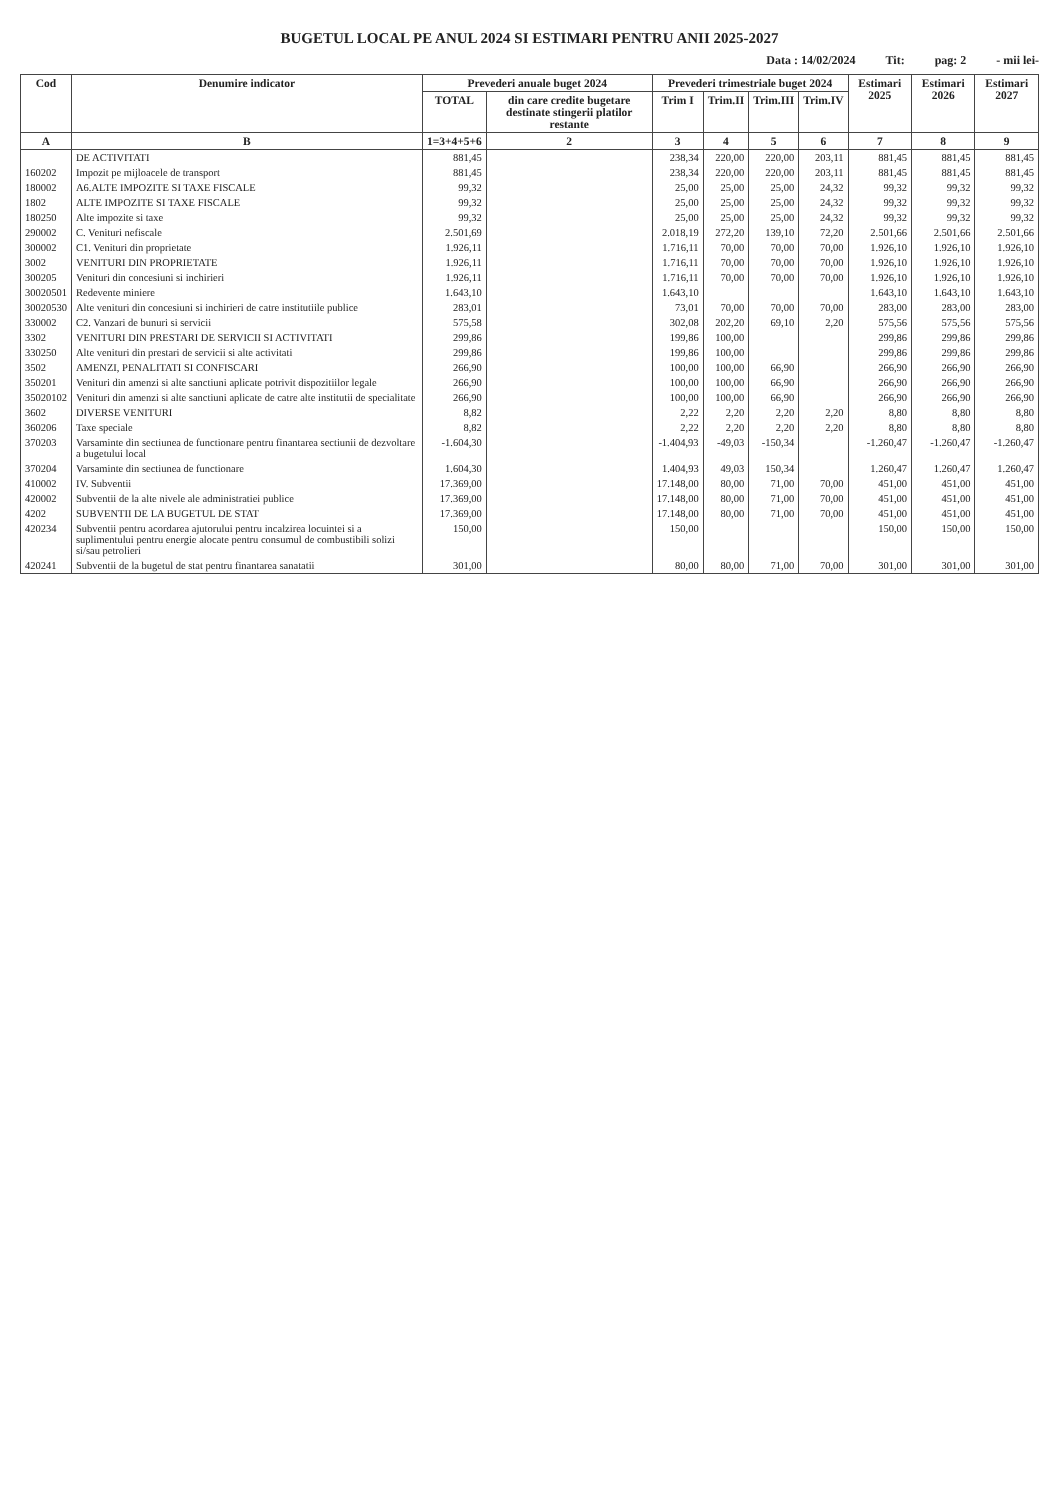BUGETUL LOCAL PE ANUL 2024 SI ESTIMARI PENTRU ANII 2025-2027
Data : 14/02/2024 Tit: pag: 2 - mii lei-
| Cod | Denumire indicator | Prevederi anuale buget 2024 | | Prevederi trimestriale buget 2024 | | | | Estimari 2025 | Estimari 2026 | Estimari 2027 |
| --- | --- | --- | --- | --- | --- | --- | --- | --- | --- | --- |
| | | TOTAL | din care credite bugetare destinate stingerii platilor restante | Trim I | Trim.II | Trim.III | Trim.IV | | | |
| A | B | 1=3+4+5+6 | 2 | 3 | 4 | 5 | 6 | 7 | 8 | 9 |
| | DE ACTIVITATI | 881,45 | | 238,34 | 220,00 | 220,00 | 203,11 | 881,45 | 881,45 | 881,45 |
| 160202 | Impozit pe mijloacele de transport | 881,45 | | 238,34 | 220,00 | 220,00 | 203,11 | 881,45 | 881,45 | 881,45 |
| 180002 | A6.ALTE IMPOZITE SI TAXE FISCALE | 99,32 | | 25,00 | 25,00 | 25,00 | 24,32 | 99,32 | 99,32 | 99,32 |
| 1802 | ALTE IMPOZITE SI TAXE FISCALE | 99,32 | | 25,00 | 25,00 | 25,00 | 24,32 | 99,32 | 99,32 | 99,32 |
| 180250 | Alte impozite si taxe | 99,32 | | 25,00 | 25,00 | 25,00 | 24,32 | 99,32 | 99,32 | 99,32 |
| 290002 | C. Venituri nefiscale | 2.501,69 | | 2.018,19 | 272,20 | 139,10 | 72,20 | 2.501,66 | 2.501,66 | 2.501,66 |
| 300002 | C1. Venituri din proprietate | 1.926,11 | | 1.716,11 | 70,00 | 70,00 | 70,00 | 1.926,10 | 1.926,10 | 1.926,10 |
| 3002 | VENITURI DIN PROPRIETATE | 1.926,11 | | 1.716,11 | 70,00 | 70,00 | 70,00 | 1.926,10 | 1.926,10 | 1.926,10 |
| 300205 | Venituri din concesiuni si inchirieri | 1.926,11 | | 1.716,11 | 70,00 | 70,00 | 70,00 | 1.926,10 | 1.926,10 | 1.926,10 |
| 30020501 | Redevente miniere | 1.643,10 | | 1.643,10 | | | | 1.643,10 | 1.643,10 | 1.643,10 |
| 30020530 | Alte venituri din concesiuni si inchirieri de catre institutiile publice | 283,01 | | 73,01 | 70,00 | 70,00 | 70,00 | 283,00 | 283,00 | 283,00 |
| 330002 | C2. Vanzari de bunuri si servicii | 575,58 | | 302,08 | 202,20 | 69,10 | 2,20 | 575,56 | 575,56 | 575,56 |
| 3302 | VENITURI DIN PRESTARI DE SERVICII SI ACTIVITATI | 299,86 | | 199,86 | 100,00 | | | 299,86 | 299,86 | 299,86 |
| 330250 | Alte venituri din prestari de servicii si alte activitati | 299,86 | | 199,86 | 100,00 | | | 299,86 | 299,86 | 299,86 |
| 3502 | AMENZI, PENALITATI SI CONFISCARI | 266,90 | | 100,00 | 100,00 | 66,90 | | 266,90 | 266,90 | 266,90 |
| 350201 | Venituri din amenzi si alte sanctiuni aplicate potrivit dispozitiilor legale | 266,90 | | 100,00 | 100,00 | 66,90 | | 266,90 | 266,90 | 266,90 |
| 35020102 | Venituri din amenzi si alte sanctiuni aplicate de catre alte institutii de specialitate | 266,90 | | 100,00 | 100,00 | 66,90 | | 266,90 | 266,90 | 266,90 |
| 3602 | DIVERSE VENITURI | 8,82 | | 2,22 | 2,20 | 2,20 | 2,20 | 8,80 | 8,80 | 8,80 |
| 360206 | Taxe speciale | 8,82 | | 2,22 | 2,20 | 2,20 | 2,20 | 8,80 | 8,80 | 8,80 |
| 370203 | Varsaminte din sectiunea de functionare pentru finantarea sectiunii de dezvoltare a bugetului local | -1.604,30 | | -1.404,93 | -49,03 | -150,34 | | -1.260,47 | -1.260,47 | -1.260,47 |
| 370204 | Varsaminte din sectiunea de functionare | 1.604,30 | | 1.404,93 | 49,03 | 150,34 | | 1.260,47 | 1.260,47 | 1.260,47 |
| 410002 | IV. Subventii | 17.369,00 | | 17.148,00 | 80,00 | 71,00 | 70,00 | 451,00 | 451,00 | 451,00 |
| 420002 | Subventii de la alte nivele ale administratiei publice | 17.369,00 | | 17.148,00 | 80,00 | 71,00 | 70,00 | 451,00 | 451,00 | 451,00 |
| 4202 | SUBVENTII DE LA BUGETUL DE STAT | 17.369,00 | | 17.148,00 | 80,00 | 71,00 | 70,00 | 451,00 | 451,00 | 451,00 |
| 420234 | Subventii pentru acordarea ajutorului pentru incalzirea locuintei si a suplimentului pentru energie alocate pentru consumul de combustibili solizi si/sau petrolieri | 150,00 | | 150,00 | | | | 150,00 | 150,00 | 150,00 |
| 420241 | Subventii de la bugetul de stat pentru finantarea sanatatii | 301,00 | | 80,00 | 80,00 | 71,00 | 70,00 | 301,00 | 301,00 | 301,00 |